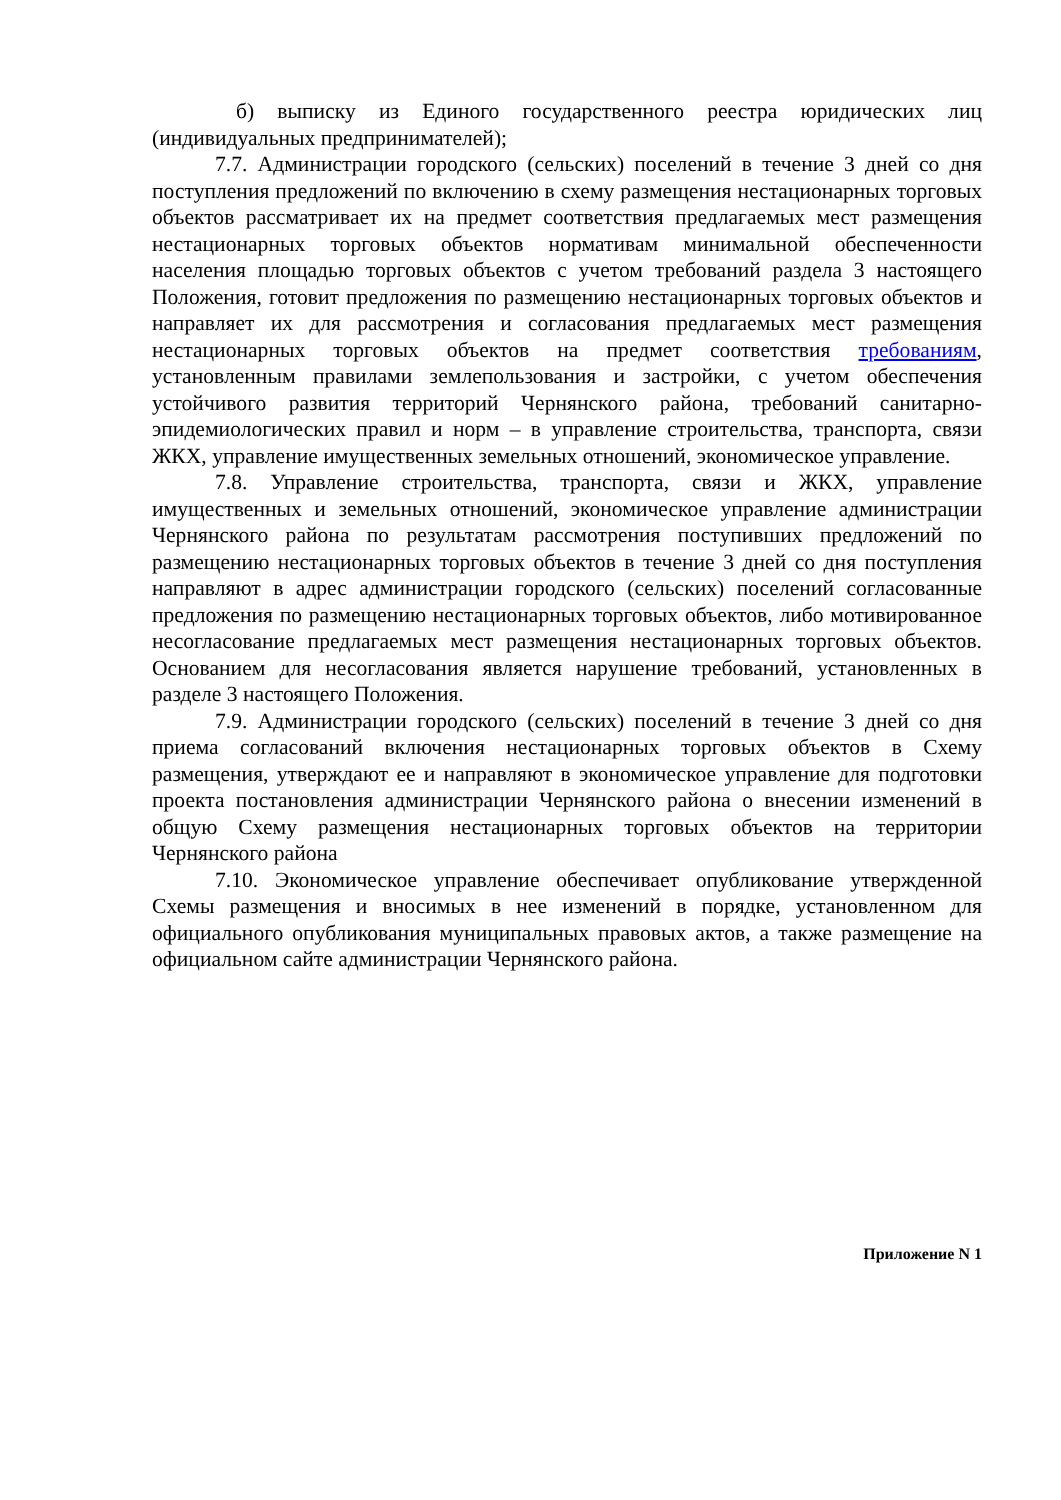б) выписку из Единого государственного реестра юридических лиц (индивидуальных предпринимателей);
7.7. Администрации городского (сельских) поселений в течение 3 дней со дня поступления предложений по включению в схему размещения нестационарных торговых объектов рассматривает их на предмет соответствия предлагаемых мест размещения нестационарных торговых объектов нормативам минимальной обеспеченности населения площадью торговых объектов с учетом требований раздела 3 настоящего Положения, готовит предложения по размещению нестационарных торговых объектов и направляет их для рассмотрения и согласования предлагаемых мест размещения нестационарных торговых объектов на предмет соответствия требованиям, установленным правилами землепользования и застройки, с учетом обеспечения устойчивого развития территорий Чернянского района, требований санитарно-эпидемиологических правил и норм – в управление строительства, транспорта, связи ЖКХ, управление имущественных земельных отношений, экономическое управление.
7.8. Управление строительства, транспорта, связи и ЖКХ, управление имущественных и земельных отношений, экономическое управление администрации Чернянского района по результатам рассмотрения поступивших предложений по размещению нестационарных торговых объектов в течение 3 дней со дня поступления направляют в адрес администрации городского (сельских) поселений согласованные предложения по размещению нестационарных торговых объектов, либо мотивированное несогласование предлагаемых мест размещения нестационарных торговых объектов. Основанием для несогласования является нарушение требований, установленных в разделе 3 настоящего Положения.
7.9. Администрации городского (сельских) поселений в течение 3 дней со дня приема согласований включения нестационарных торговых объектов в Схему размещения, утверждают ее и направляют в экономическое управление для подготовки проекта постановления администрации Чернянского района о внесении изменений в общую Схему размещения нестационарных торговых объектов на территории Чернянского района
7.10. Экономическое управление обеспечивает опубликование утвержденной Схемы размещения и вносимых в нее изменений в порядке, установленном для официального опубликования муниципальных правовых актов, а также размещение на официальном сайте администрации Чернянского района.
Приложение N 1